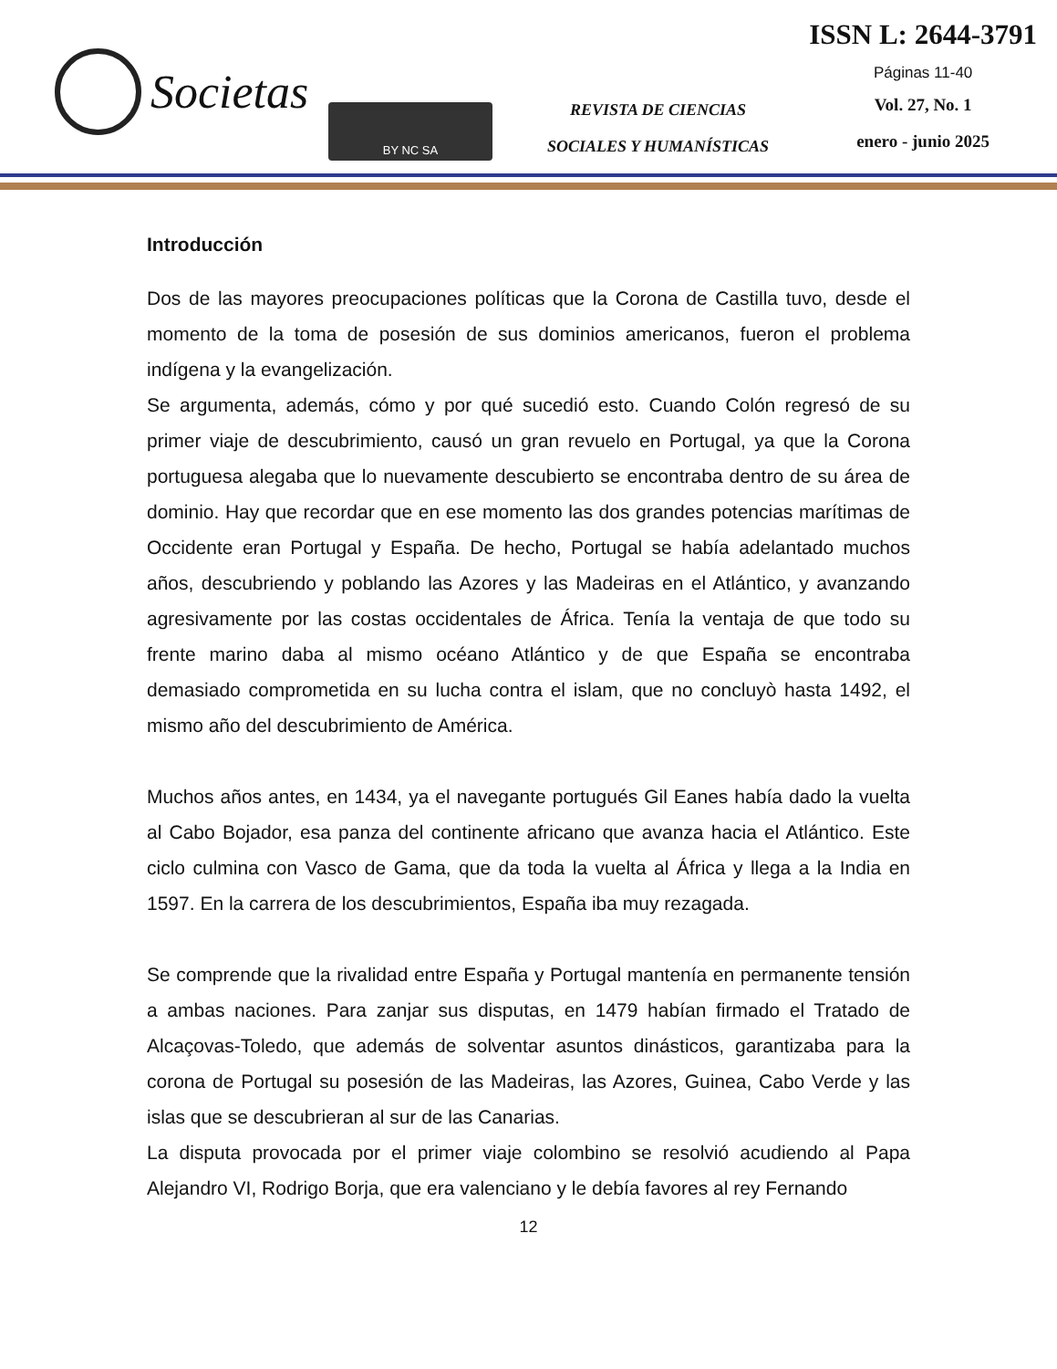Societas
BY NC SA
REVISTA DE CIENCIAS
SOCIALES Y HUMANÍSTICAS
ISSN L: 2644-3791
Páginas 11-40
Vol. 27, No. 1
enero - junio 2025
Introducción
Dos de las mayores preocupaciones políticas que la Corona de Castilla tuvo, desde el momento de la toma de posesión de sus dominios americanos, fueron el problema indígena y la evangelización.
Se argumenta, además, cómo y por qué sucedió esto. Cuando Colón regresó de su primer viaje de descubrimiento, causó un gran revuelo en Portugal, ya que la Corona portuguesa alegaba que lo nuevamente descubierto se encontraba dentro de su área de dominio. Hay que recordar que en ese momento las dos grandes potencias marítimas de Occidente eran Portugal y España. De hecho, Portugal se había adelantado muchos años, descubriendo y poblando las Azores y las Madeiras en el Atlántico, y avanzando agresivamente por las costas occidentales de África. Tenía la ventaja de que todo su frente marino daba al mismo océano Atlántico y de que España se encontraba demasiado comprometida en su lucha contra el islam, que no concluyò hasta 1492, el mismo año del descubrimiento de América.
Muchos años antes, en 1434, ya el navegante portugués Gil Eanes había dado la vuelta al Cabo Bojador, esa panza del continente africano que avanza hacia el Atlántico. Este ciclo culmina con Vasco de Gama, que da toda la vuelta al África y llega a la India en 1597. En la carrera de los descubrimientos, España iba muy rezagada.
Se comprende que la rivalidad entre España y Portugal mantenía en permanente tensión a ambas naciones. Para zanjar sus disputas, en 1479 habían firmado el Tratado de Alcaçovas-Toledo, que además de solventar asuntos dinásticos, garantizaba para la corona de Portugal su posesión de las Madeiras, las Azores, Guinea, Cabo Verde y las islas que se descubrieran al sur de las Canarias.
La disputa provocada por el primer viaje colombino se resolvió acudiendo al Papa Alejandro VI, Rodrigo Borja, que era valenciano y le debía favores al rey Fernando
12